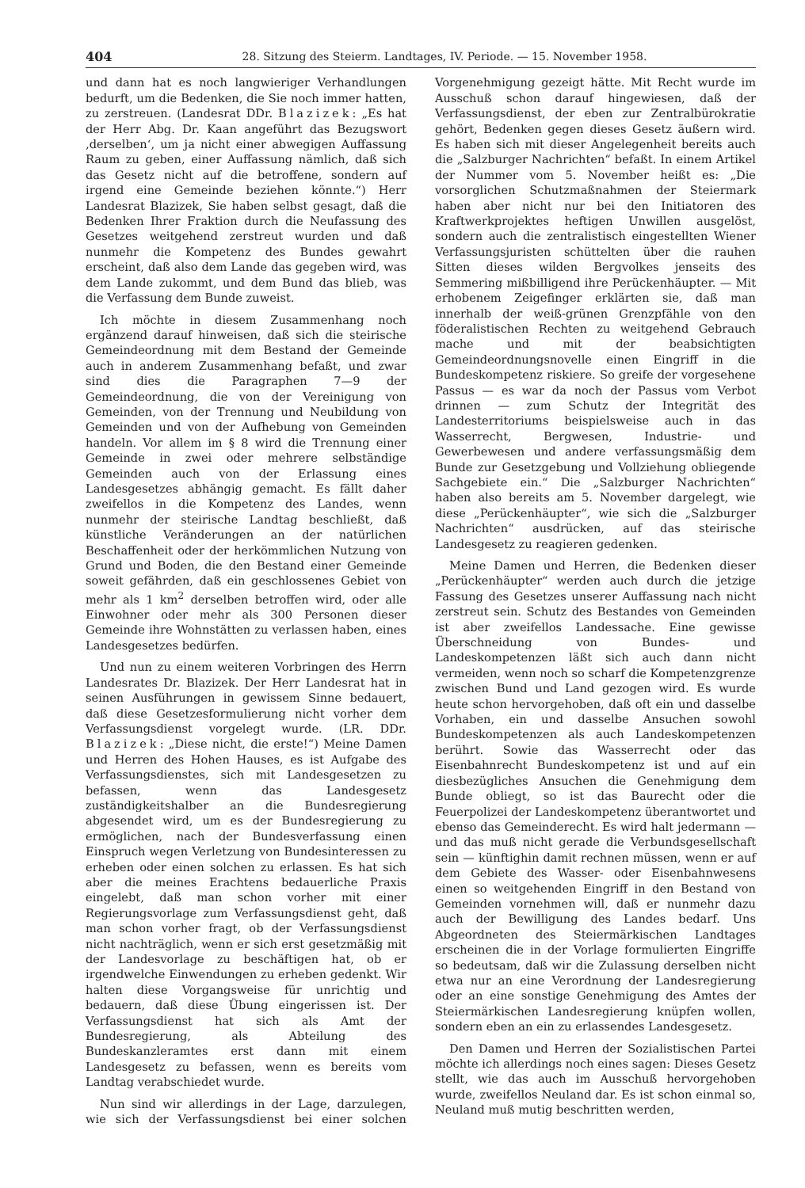404 28. Sitzung des Steierm. Landtages, IV. Periode. — 15. November 1958.
und dann hat es noch langwieriger Verhandlungen bedurft, um die Bedenken, die Sie noch immer hatten, zu zerstreuen. (Landesrat DDr. Blazizek: „Es hat der Herr Abg. Dr. Kaan angeführt das Bezugswort ‚derselben‘, um ja nicht einer abwegigen Auffassung Raum zu geben, einer Auffassung nämlich, daß sich das Gesetz nicht auf die betroffene, sondern auf irgend eine Gemeinde beziehen könnte.“) Herr Landesrat Blazizek, Sie haben selbst gesagt, daß die Bedenken Ihrer Fraktion durch die Neufassung des Gesetzes weitgehend zerstreut wurden und daß nunmehr die Kompetenz des Bundes gewahrt erscheint, daß also dem Lande das gegeben wird, was dem Lande zukommt, und dem Bund das blieb, was die Verfassung dem Bunde zuweist.
Ich möchte in diesem Zusammenhang noch ergänzend darauf hinweisen, daß sich die steirische Gemeindeordnung mit dem Bestand der Gemeinde auch in anderem Zusammenhang befaßt, und zwar sind dies die Paragraphen 7—9 der Gemeindeordnung, die von der Vereinigung von Gemeinden, von der Trennung und Neubildung von Gemeinden und von der Aufhebung von Gemeinden handeln. Vor allem im § 8 wird die Trennung einer Gemeinde in zwei oder mehrere selbständige Gemeinden auch von der Erlassung eines Landesgesetzes abhängig gemacht. Es fällt daher zweifellos in die Kompetenz des Landes, wenn nunmehr der steirische Landtag beschließt, daß künstliche Veränderungen an der natürlichen Beschaffenheit oder der herkömmlichen Nutzung von Grund und Boden, die den Bestand einer Gemeinde soweit gefährden, daß ein geschlossenes Gebiet von mehr als 1 km<sup>2</sup> derselben betroffen wird, oder alle Einwohner oder mehr als 300 Personen dieser Gemeinde ihre Wohnstätten zu verlassen haben, eines Landesgesetzes bedürfen.
Und nun zu einem weiteren Vorbringen des Herrn Landesrates Dr. Blazizek. Der Herr Landesrat hat in seinen Ausführungen in gewissem Sinne bedauert, daß diese Gesetzesformulierung nicht vorher dem Verfassungsdienst vorgelegt wurde. (LR. DDr. Blazizek: „Diese nicht, die erste!“) Meine Damen und Herren des Hohen Hauses, es ist Aufgabe des Verfassungsdienstes, sich mit Landesgesetzen zu befassen, wenn das Landesgesetz zuständigkeitshalber an die Bundesregierung abgesendet wird, um es der Bundesregierung zu ermöglichen, nach der Bundesverfassung einen Einspruch wegen Verletzung von Bundesinteressen zu erheben oder einen solchen zu erlassen. Es hat sich aber die meines Erachtens bedauerliche Praxis eingelebt, daß man schon vorher mit einer Regierungsvorlage zum Verfassungsdienst geht, daß man schon vorher fragt, ob der Verfassungsdienst nicht nachträglich, wenn er sich erst gesetzmäßig mit der Landesvorlage zu beschäftigen hat, ob er irgendwelche Einwendungen zu erheben gedenkt. Wir halten diese Vorgangsweise für unrichtig und bedauern, daß diese Übung eingerissen ist. Der Verfassungsdienst hat sich als Amt der Bundesregierung, als Abteilung des Bundeskanzleramtes erst dann mit einem Landesgesetz zu befassen, wenn es bereits vom Landtag verabschiedet wurde.
Nun sind wir allerdings in der Lage, darzulegen, wie sich der Verfassungsdienst bei einer solchen Vorgenehmigung gezeigt hätte. Mit Recht wurde im Ausschuß schon darauf hingewiesen, daß der Verfassungsdienst, der eben zur Zentralbürokratie gehört, Bedenken gegen dieses Gesetz äußern wird. Es haben sich mit dieser Angelegenheit bereits auch die „Salzburger Nachrichten“ befaßt. In einem Artikel der Nummer vom 5. November heißt es: „Die vorsorglichen Schutzmaßnahmen der Steiermark haben aber nicht nur bei den Initiatoren des Kraftwerkprojektes heftigen Unwillen ausgelöst, sondern auch die zentralistisch eingestellten Wiener Verfassungsjuristen schüttelten über die rauhen Sitten dieses wilden Bergvolkes jenseits des Semmering mißbilligend ihre Perückenhäupter. — Mit erhobenem Zeigefinger erklärten sie, daß man innerhalb der weiß-grünen Grenzpfähle von den föderalistischen Rechten zu weitgehend Gebrauch mache und mit der beabsichtigten Gemeindeordnungsnovelle einen Eingriff in die Bundeskompetenz riskiere. So greife der vorgesehene Passus — es war da noch der Passus vom Verbot drinnen — zum Schutz der Integrität des Landesterritoriums beispielsweise auch in das Wasserrecht, Bergwesen, Industrie- und Gewerbewesen und andere verfassungsmäßig dem Bunde zur Gesetzgebung und Vollziehung obliegende Sachgebiete ein.“ Die „Salzburger Nachrichten“ haben also bereits am 5. November dargelegt, wie diese „Perückenhäupter“, wie sich die „Salzburger Nachrichten“ ausdrücken, auf das steirische Landesgesetz zu reagieren gedenken.
Meine Damen und Herren, die Bedenken dieser „Perückenhäupter“ werden auch durch die jetzige Fassung des Gesetzes unserer Auffassung nach nicht zerstreut sein. Schutz des Bestandes von Gemeinden ist aber zweifellos Landessache. Eine gewisse Überschneidung von Bundes- und Landeskompetenzen läßt sich auch dann nicht vermeiden, wenn noch so scharf die Kompetenzgrenze zwischen Bund und Land gezogen wird. Es wurde heute schon hervorgehoben, daß oft ein und dasselbe Vorhaben, ein und dasselbe Ansuchen sowohl Bundeskompetenzen als auch Landeskompetenzen berührt. Sowie das Wasserrecht oder das Eisenbahnrecht Bundeskompetenz ist und auf ein diesbezügliches Ansuchen die Genehmigung dem Bunde obliegt, so ist das Baurecht oder die Feuerpolizei der Landeskompetenz überantwortet und ebenso das Gemeinderecht. Es wird halt jedermann — und das muß nicht gerade die Verbundsgesellschaft sein — künftighin damit rechnen müssen, wenn er auf dem Gebiete des Wasser- oder Eisenbahnwesens einen so weitgehenden Eingriff in den Bestand von Gemeinden vornehmen will, daß er nunmehr dazu auch der Bewilligung des Landes bedarf. Uns Abgeordneten des Steiermärkischen Landtages erscheinen die in der Vorlage formulierten Eingriffe so bedeutsam, daß wir die Zulassung derselben nicht etwa nur an eine Verordnung der Landesregierung oder an eine sonstige Genehmigung des Amtes der Steiermärkischen Landesregierung knüpfen wollen, sondern eben an ein zu erlassendes Landesgesetz.
Den Damen und Herren der Sozialistischen Partei möchte ich allerdings noch eines sagen: Dieses Gesetz stellt, wie das auch im Ausschuß hervorgehoben wurde, zweifellos Neuland dar. Es ist schon einmal so, Neuland muß mutig beschritten werden,